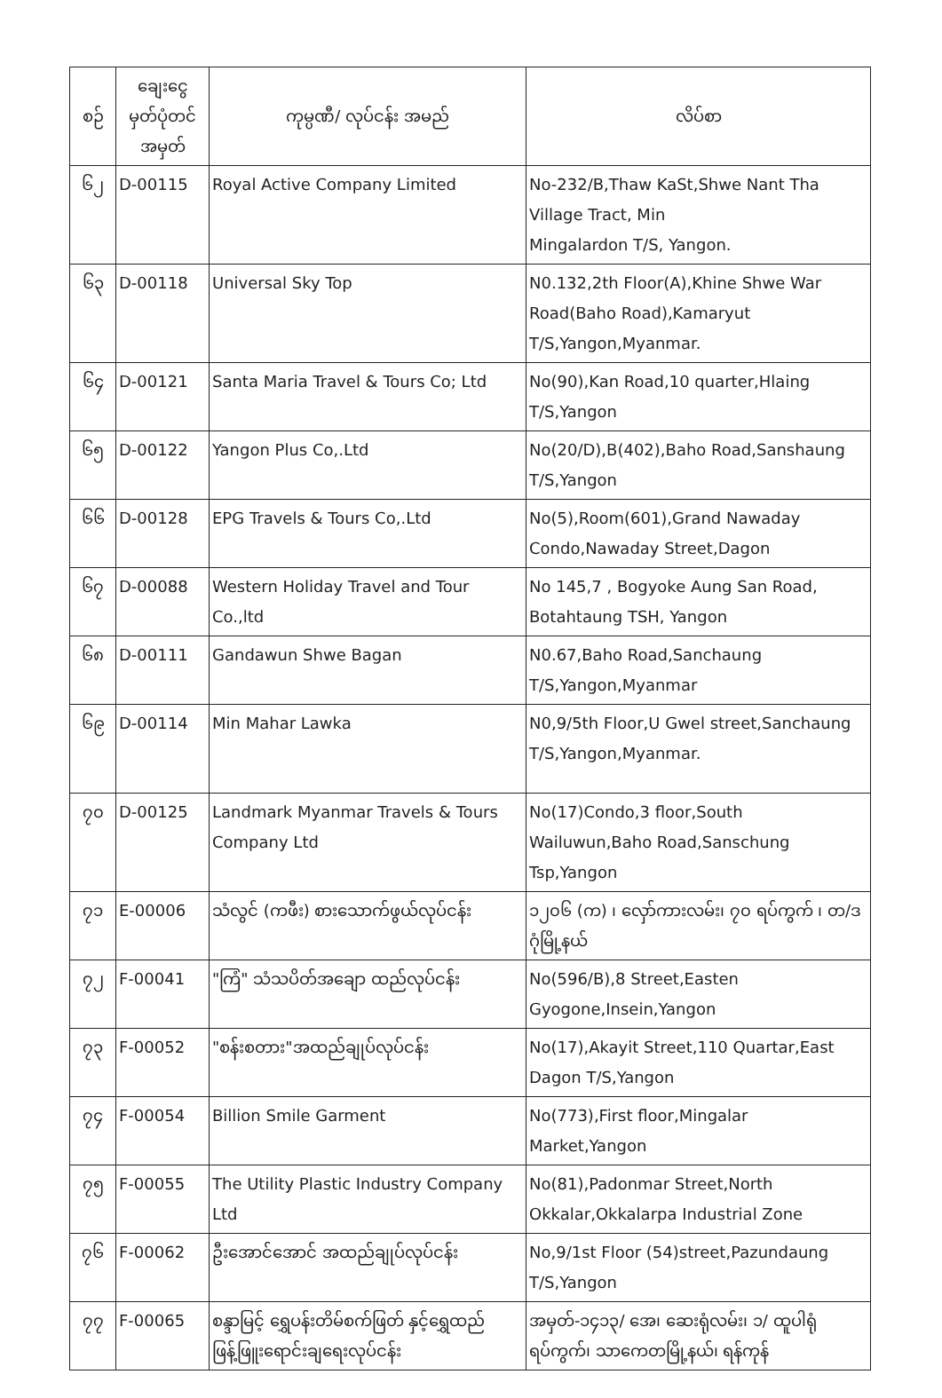| စဉ် | ချေးငွေ မှတ်ပုံတင် အမှတ် | ကုမ္ပဏီ/ လုပ်ငန်း အမည် | လိပ်စာ |
| --- | --- | --- | --- |
| ၆၂ | D-00115 | Royal Active Company Limited | No-232/B,Thaw KaSt,Shwe Nant Tha Village Tract, Min Mingalardon T/S, Yangon. |
| ၆၃ | D-00118 | Universal Sky Top | N0.132,2th Floor(A),Khine Shwe War Road(Baho Road),Kamaryut T/S,Yangon,Myanmar. |
| ၆၄ | D-00121 | Santa Maria Travel & Tours Co; Ltd | No(90),Kan Road,10 quarter,Hlaing T/S,Yangon |
| ၆၅ | D-00122 | Yangon Plus Co,.Ltd | No(20/D),B(402),Baho Road,Sanshaung T/S,Yangon |
| ၆၆ | D-00128 | EPG Travels & Tours Co,.Ltd | No(5),Room(601),Grand Nawaday Condo,Nawaday Street,Dagon |
| ၆၇ | D-00088 | Western Holiday Travel and Tour Co.,ltd | No 145,7 , Bogyoke Aung San Road, Botahtaung TSH, Yangon |
| ၆၈ | D-00111 | Gandawun Shwe Bagan | N0.67,Baho Road,Sanchaung T/S,Yangon,Myanmar |
| ၆၉ | D-00114 | Min Mahar Lawka | N0,9/5th Floor,U Gwel street,Sanchaung T/S,Yangon,Myanmar. |
| ၇၀ | D-00125 | Landmark Myanmar Travels & Tours Company Ltd | No(17)Condo,3 floor,South Wailuwun,Baho Road,Sanschung Tsp,Yangon |
| ၇၁ | E-00006 | သံလွင် (ကဖီး) စားသောက်ဖွယ်လုပ်ငန်း | ၁၂၀၆ (က) ၊ လှော်ကားလမ်း၊ ၇၀ ရပ်ကွက် ၊ တ/ဒဂုံမြို့နယ် |
| ၇၂ | F-00041 | "ကြံ" သံသပိတ်အချော ထည်လုပ်ငန်း | No(596/B),8 Street,Easten Gyogone,Insein,Yangon |
| ၇၃ | F-00052 | "စန်းစတား"အထည်ချုပ်လုပ်ငန်း | No(17),Akayit Street,110 Quartar,East Dagon T/S,Yangon |
| ၇၄ | F-00054 | Billion Smile Garment | No(773),First floor,Mingalar Market,Yangon |
| ၇၅ | F-00055 | The Utility Plastic Industry Company Ltd | No(81),Padonmar Street,North Okkalar,Okkalarpa Industrial Zone |
| ၇၆ | F-00062 | ဦးအောင်အောင် အထည်ချုပ်လုပ်ငန်း | No,9/1st Floor (54)street,Pazundaung T/S,Yangon |
| ၇၇ | F-00065 | စန္ဒာမြင့် ရွှေပန်းတိမ်စက်ဖြတ် နှင့်ရွှေထည်ဖြန့်ဖြူးရောင်းချရေးလုပ်ငန်း | အမှတ်-၁၄၁၃/ အေ၊ ဆေးရုံလမ်း၊ ၁/ ထူပါရုံရပ်ကွက်၊ သာကေတမြို့နယ်၊ ရန်ကုန် |